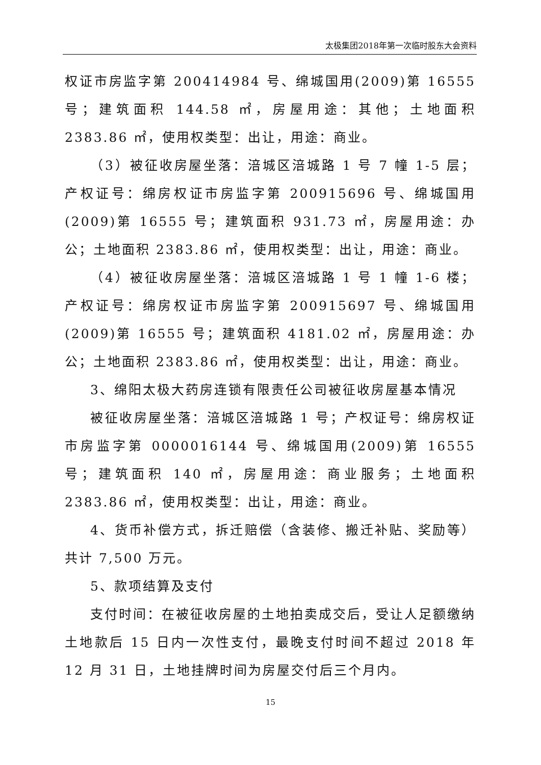太极集团2018年第一次临时股东大会资料
权证市房监字第 200414984 号、绵城国用(2009)第 16555 号；建筑面积 144.58 ㎡，房屋用途：其他；土地面积 2383.86 ㎡，使用权类型：出让，用途：商业。
（3）被征收房屋坐落：涪城区涪城路 1 号 7 幢 1-5 层；产权证号：绵房权证市房监字第 200915696 号、绵城国用(2009)第 16555 号；建筑面积 931.73 ㎡，房屋用途：办公；土地面积 2383.86 ㎡，使用权类型：出让，用途：商业。
（4）被征收房屋坐落：涪城区涪城路 1 号 1 幢 1-6 楼；产权证号：绵房权证市房监字第 200915697 号、绵城国用(2009)第 16555 号；建筑面积 4181.02 ㎡，房屋用途：办公；土地面积 2383.86 ㎡，使用权类型：出让，用途：商业。
3、绵阳太极大药房连锁有限责任公司被征收房屋基本情况
被征收房屋坐落：涪城区涪城路 1 号；产权证号：绵房权证市房监字第 0000016144 号、绵城国用(2009)第 16555 号；建筑面积 140 ㎡，房屋用途：商业服务；土地面积 2383.86 ㎡，使用权类型：出让，用途：商业。
4、货币补偿方式，拆迁赔偿（含装修、搬迁补贴、奖励等）共计 7,500 万元。
5、款项结算及支付
支付时间：在被征收房屋的土地拍卖成交后，受让人足额缴纳土地款后 15 日内一次性支付，最晚支付时间不超过 2018 年 12 月 31 日，土地挂牌时间为房屋交付后三个月内。
15